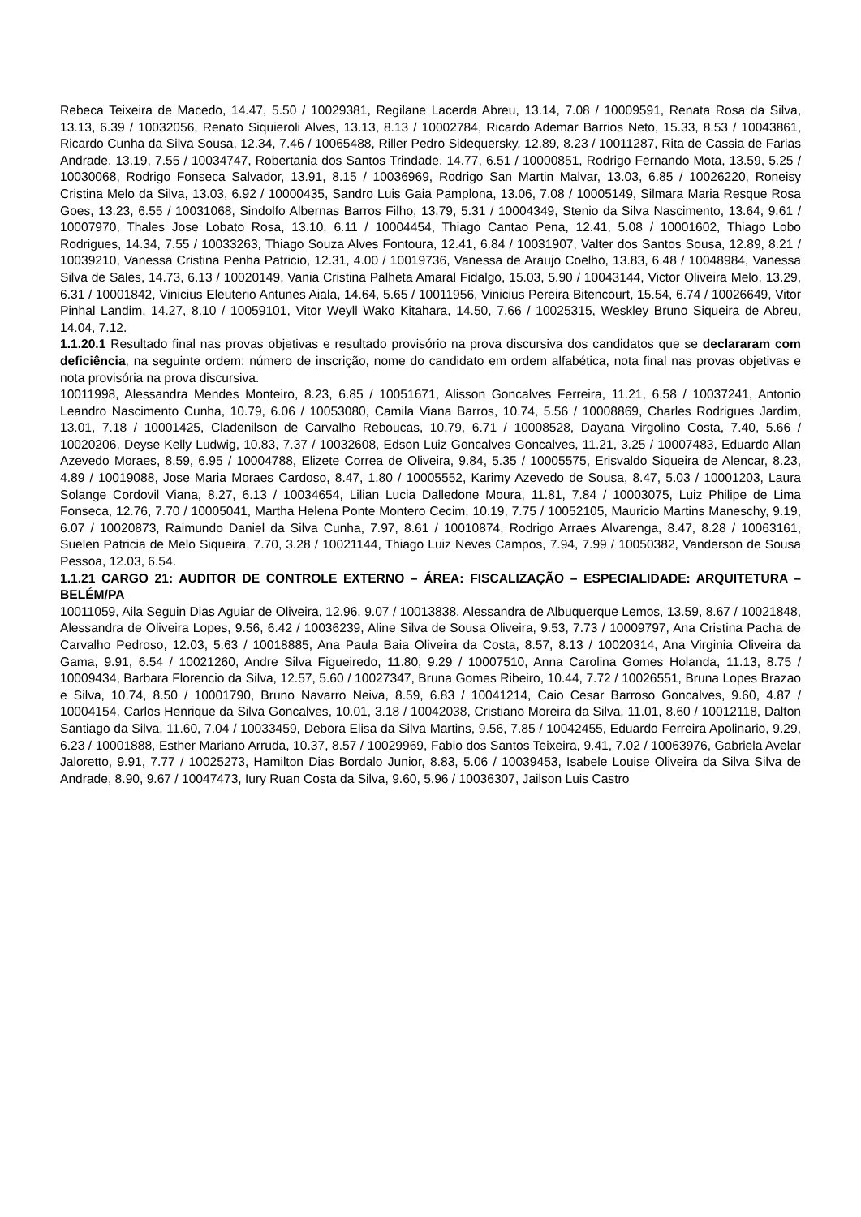Rebeca Teixeira de Macedo, 14.47, 5.50 / 10029381, Regilane Lacerda Abreu, 13.14, 7.08 / 10009591, Renata Rosa da Silva, 13.13, 6.39 / 10032056, Renato Siquieroli Alves, 13.13, 8.13 / 10002784, Ricardo Ademar Barrios Neto, 15.33, 8.53 / 10043861, Ricardo Cunha da Silva Sousa, 12.34, 7.46 / 10065488, Riller Pedro Sidequersky, 12.89, 8.23 / 10011287, Rita de Cassia de Farias Andrade, 13.19, 7.55 / 10034747, Robertania dos Santos Trindade, 14.77, 6.51 / 10000851, Rodrigo Fernando Mota, 13.59, 5.25 / 10030068, Rodrigo Fonseca Salvador, 13.91, 8.15 / 10036969, Rodrigo San Martin Malvar, 13.03, 6.85 / 10026220, Roneisy Cristina Melo da Silva, 13.03, 6.92 / 10000435, Sandro Luis Gaia Pamplona, 13.06, 7.08 / 10005149, Silmara Maria Resque Rosa Goes, 13.23, 6.55 / 10031068, Sindolfo Albernas Barros Filho, 13.79, 5.31 / 10004349, Stenio da Silva Nascimento, 13.64, 9.61 / 10007970, Thales Jose Lobato Rosa, 13.10, 6.11 / 10004454, Thiago Cantao Pena, 12.41, 5.08 / 10001602, Thiago Lobo Rodrigues, 14.34, 7.55 / 10033263, Thiago Souza Alves Fontoura, 12.41, 6.84 / 10031907, Valter dos Santos Sousa, 12.89, 8.21 / 10039210, Vanessa Cristina Penha Patricio, 12.31, 4.00 / 10019736, Vanessa de Araujo Coelho, 13.83, 6.48 / 10048984, Vanessa Silva de Sales, 14.73, 6.13 / 10020149, Vania Cristina Palheta Amaral Fidalgo, 15.03, 5.90 / 10043144, Victor Oliveira Melo, 13.29, 6.31 / 10001842, Vinicius Eleuterio Antunes Aiala, 14.64, 5.65 / 10011956, Vinicius Pereira Bitencourt, 15.54, 6.74 / 10026649, Vitor Pinhal Landim, 14.27, 8.10 / 10059101, Vitor Weyll Wako Kitahara, 14.50, 7.66 / 10025315, Weskley Bruno Siqueira de Abreu, 14.04, 7.12.
1.1.20.1 Resultado final nas provas objetivas e resultado provisório na prova discursiva dos candidatos que se declararam com deficiência, na seguinte ordem: número de inscrição, nome do candidato em ordem alfabética, nota final nas provas objetivas e nota provisória na prova discursiva.
10011998, Alessandra Mendes Monteiro, 8.23, 6.85 / 10051671, Alisson Goncalves Ferreira, 11.21, 6.58 / 10037241, Antonio Leandro Nascimento Cunha, 10.79, 6.06 / 10053080, Camila Viana Barros, 10.74, 5.56 / 10008869, Charles Rodrigues Jardim, 13.01, 7.18 / 10001425, Cladenilson de Carvalho Reboucas, 10.79, 6.71 / 10008528, Dayana Virgolino Costa, 7.40, 5.66 / 10020206, Deyse Kelly Ludwig, 10.83, 7.37 / 10032608, Edson Luiz Goncalves Goncalves, 11.21, 3.25 / 10007483, Eduardo Allan Azevedo Moraes, 8.59, 6.95 / 10004788, Elizete Correa de Oliveira, 9.84, 5.35 / 10005575, Erisvaldo Siqueira de Alencar, 8.23, 4.89 / 10019088, Jose Maria Moraes Cardoso, 8.47, 1.80 / 10005552, Karimy Azevedo de Sousa, 8.47, 5.03 / 10001203, Laura Solange Cordovil Viana, 8.27, 6.13 / 10034654, Lilian Lucia Dalledone Moura, 11.81, 7.84 / 10003075, Luiz Philipe de Lima Fonseca, 12.76, 7.70 / 10005041, Martha Helena Ponte Montero Cecim, 10.19, 7.75 / 10052105, Mauricio Martins Maneschy, 9.19, 6.07 / 10020873, Raimundo Daniel da Silva Cunha, 7.97, 8.61 / 10010874, Rodrigo Arraes Alvarenga, 8.47, 8.28 / 10063161, Suelen Patricia de Melo Siqueira, 7.70, 3.28 / 10021144, Thiago Luiz Neves Campos, 7.94, 7.99 / 10050382, Vanderson de Sousa Pessoa, 12.03, 6.54.
1.1.21 CARGO 21: AUDITOR DE CONTROLE EXTERNO – ÁREA: FISCALIZAÇÃO – ESPECIALIDADE: ARQUITETURA – BELÉM/PA
10011059, Aila Seguin Dias Aguiar de Oliveira, 12.96, 9.07 / 10013838, Alessandra de Albuquerque Lemos, 13.59, 8.67 / 10021848, Alessandra de Oliveira Lopes, 9.56, 6.42 / 10036239, Aline Silva de Sousa Oliveira, 9.53, 7.73 / 10009797, Ana Cristina Pacha de Carvalho Pedroso, 12.03, 5.63 / 10018885, Ana Paula Baia Oliveira da Costa, 8.57, 8.13 / 10020314, Ana Virginia Oliveira da Gama, 9.91, 6.54 / 10021260, Andre Silva Figueiredo, 11.80, 9.29 / 10007510, Anna Carolina Gomes Holanda, 11.13, 8.75 / 10009434, Barbara Florencio da Silva, 12.57, 5.60 / 10027347, Bruna Gomes Ribeiro, 10.44, 7.72 / 10026551, Bruna Lopes Brazao e Silva, 10.74, 8.50 / 10001790, Bruno Navarro Neiva, 8.59, 6.83 / 10041214, Caio Cesar Barroso Goncalves, 9.60, 4.87 / 10004154, Carlos Henrique da Silva Goncalves, 10.01, 3.18 / 10042038, Cristiano Moreira da Silva, 11.01, 8.60 / 10012118, Dalton Santiago da Silva, 11.60, 7.04 / 10033459, Debora Elisa da Silva Martins, 9.56, 7.85 / 10042455, Eduardo Ferreira Apolinario, 9.29, 6.23 / 10001888, Esther Mariano Arruda, 10.37, 8.57 / 10029969, Fabio dos Santos Teixeira, 9.41, 7.02 / 10063976, Gabriela Avelar Jaloretto, 9.91, 7.77 / 10025273, Hamilton Dias Bordalo Junior, 8.83, 5.06 / 10039453, Isabele Louise Oliveira da Silva Silva de Andrade, 8.90, 9.67 / 10047473, Iury Ruan Costa da Silva, 9.60, 5.96 / 10036307, Jailson Luis Castro